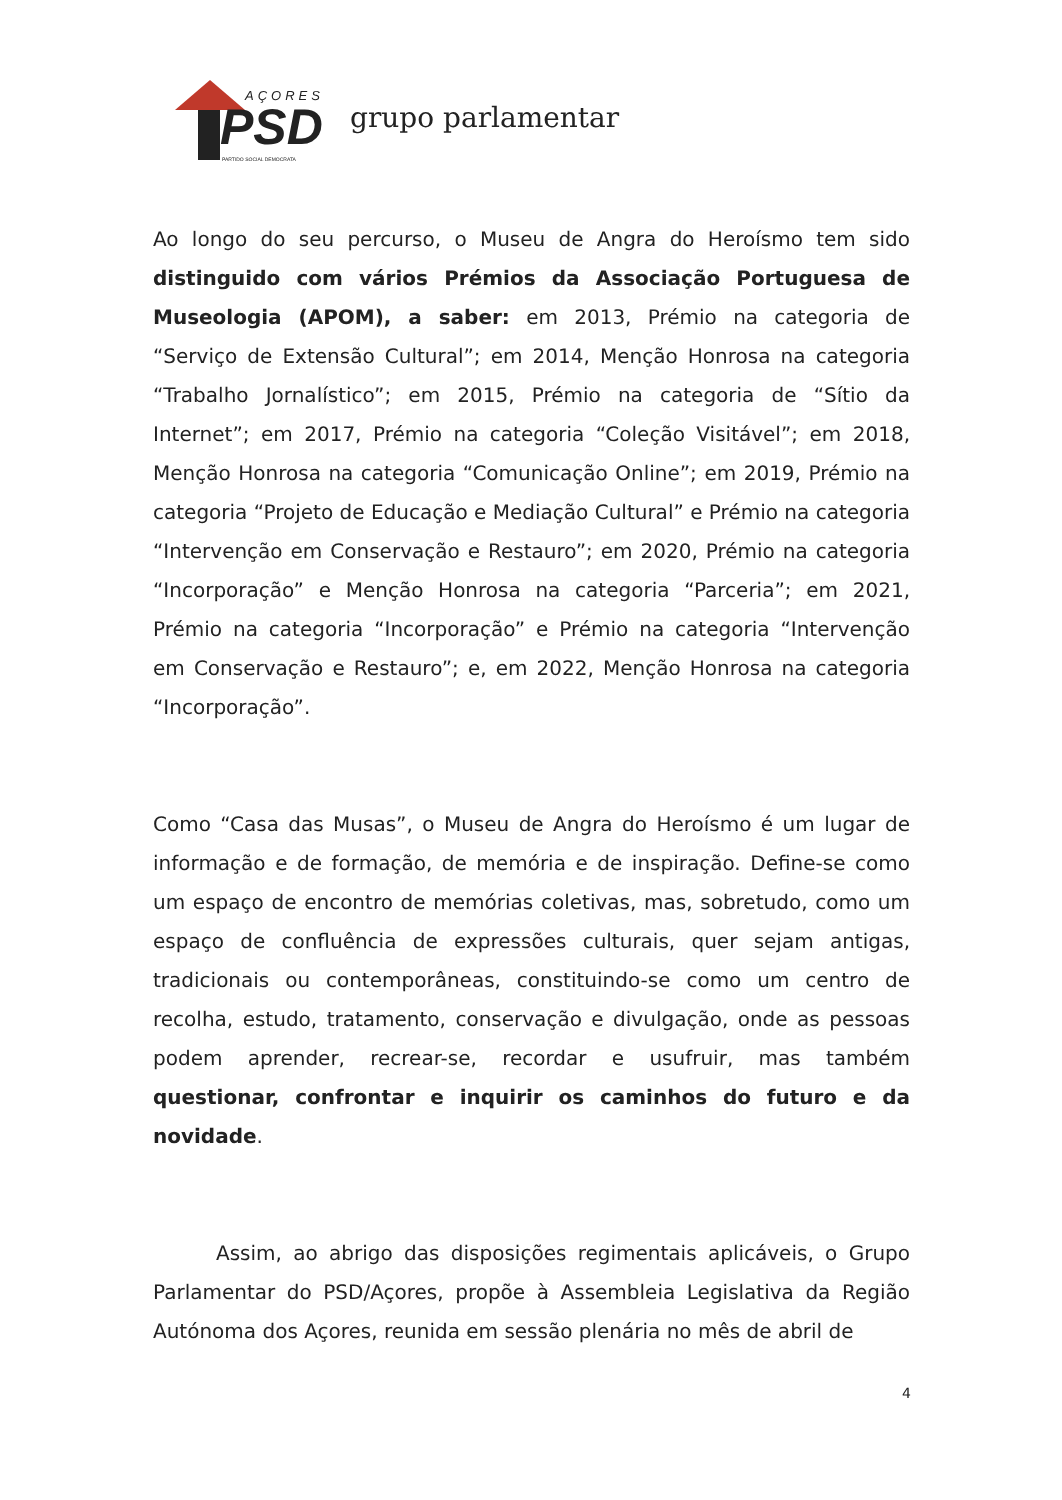AÇORES
PSD
PARTIDO SOCIAL DEMOCRATA
grupo parlamentar
Ao longo do seu percurso, o Museu de Angra do Heroísmo tem sido distinguido com vários Prémios da Associação Portuguesa de Museologia (APOM), a saber: em 2013, Prémio na categoria de “Serviço de Extensão Cultural”; em 2014, Menção Honrosa na categoria “Trabalho Jornalístico”; em 2015, Prémio na categoria de “Sítio da Internet”; em 2017, Prémio na categoria “Coleção Visitável”; em 2018, Menção Honrosa na categoria “Comunicação Online”; em 2019, Prémio na categoria “Projeto de Educação e Mediação Cultural” e Prémio na categoria “Intervenção em Conservação e Restauro”; em 2020, Prémio na categoria “Incorporação” e Menção Honrosa na categoria “Parceria”; em 2021, Prémio na categoria “Incorporação” e Prémio na categoria “Intervenção em Conservação e Restauro”; e, em 2022, Menção Honrosa na categoria “Incorporação”.
Como “Casa das Musas”, o Museu de Angra do Heroísmo é um lugar de informação e de formação, de memória e de inspiração. Define-se como um espaço de encontro de memórias coletivas, mas, sobretudo, como um espaço de confluência de expressões culturais, quer sejam antigas, tradicionais ou contemporâneas, constituindo-se como um centro de recolha, estudo, tratamento, conservação e divulgação, onde as pessoas podem aprender, recrear-se, recordar e usufruir, mas também questionar, confrontar e inquirir os caminhos do futuro e da novidade.
Assim, ao abrigo das disposições regimentais aplicáveis, o Grupo Parlamentar do PSD/Açores, propõe à Assembleia Legislativa da Região Autónoma dos Açores, reunida em sessão plenária no mês de abril de
4